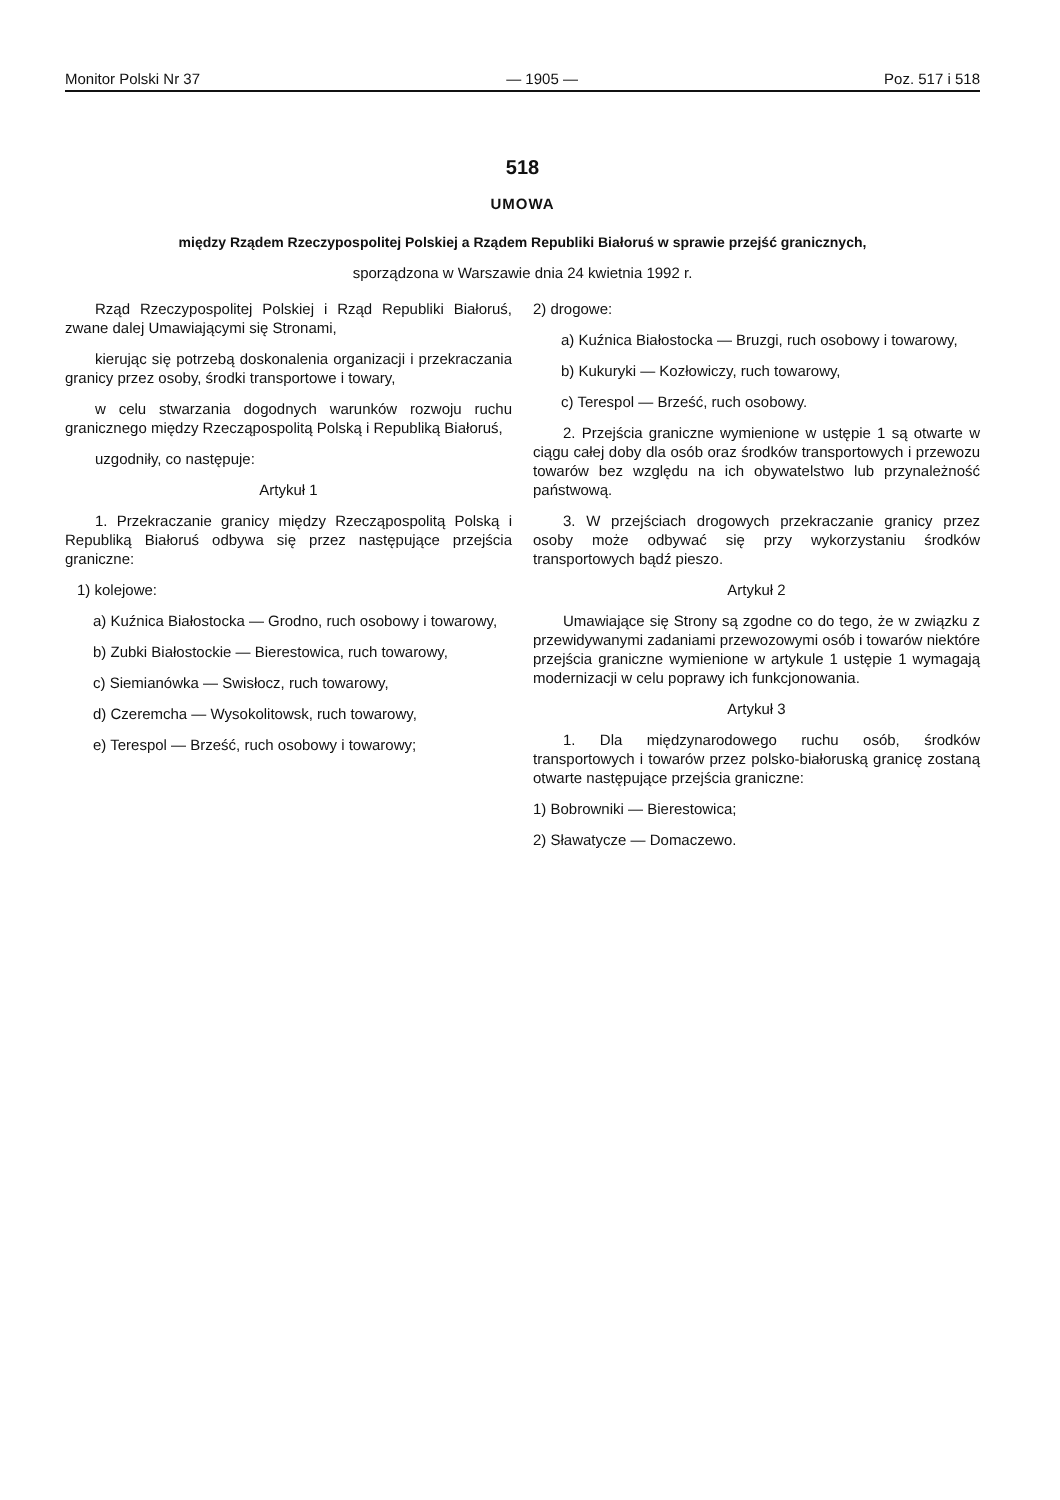Monitor Polski Nr 37 — 1905 — Poz. 517 i 518
518
UMOWA
między Rządem Rzeczypospolitej Polskiej a Rządem Republiki Białoruś w sprawie przejść granicznych,
sporządzona w Warszawie dnia 24 kwietnia 1992 r.
Rząd Rzeczypospolitej Polskiej i Rząd Republiki Białoruś, zwane dalej Umawiającymi się Stronami,
kierując się potrzebą doskonalenia organizacji i przekraczania granicy przez osoby, środki transportowe i towary,
w celu stwarzania dogodnych warunków rozwoju ruchu granicznego między Rzecząpospolitą Polską i Republiką Białoruś,
uzgodniły, co następuje:
Artykuł 1
1. Przekraczanie granicy między Rzecząpospolitą Polską i Republiką Białoruś odbywa się przez następujące przejścia graniczne:
1) kolejowe:
a) Kuźnica Białostocka — Grodno, ruch osobowy i towarowy,
b) Zubki Białostockie — Bierestowica, ruch towarowy,
c) Siemianówka — Swisłocz, ruch towarowy,
d) Czeremcha — Wysokolitowsk, ruch towarowy,
e) Terespol — Brześć, ruch osobowy i towarowy;
2) drogowe:
a) Kuźnica Białostocka — Bruzgi, ruch osobowy i towarowy,
b) Kukuryki — Kozłowiczy, ruch towarowy,
c) Terespol — Brześć, ruch osobowy.
2. Przejścia graniczne wymienione w ustępie 1 są otwarte w ciągu całej doby dla osób oraz środków transportowych i przewozu towarów bez względu na ich obywatelstwo lub przynależność państwową.
3. W przejściach drogowych przekraczanie granicy przez osoby może odbywać się przy wykorzystaniu środków transportowych bądź pieszo.
Artykuł 2
Umawiające się Strony są zgodne co do tego, że w związku z przewidywanymi zadaniami przewozowymi osób i towarów niektóre przejścia graniczne wymienione w artykule 1 ustępie 1 wymagają modernizacji w celu poprawy ich funkcjonowania.
Artykuł 3
1. Dla międzynarodowego ruchu osób, środków transportowych i towarów przez polsko-białoruską granicę zostaną otwarte następujące przejścia graniczne:
1) Bobrowniki — Bierestowica;
2) Sławatycze — Domaczewo.